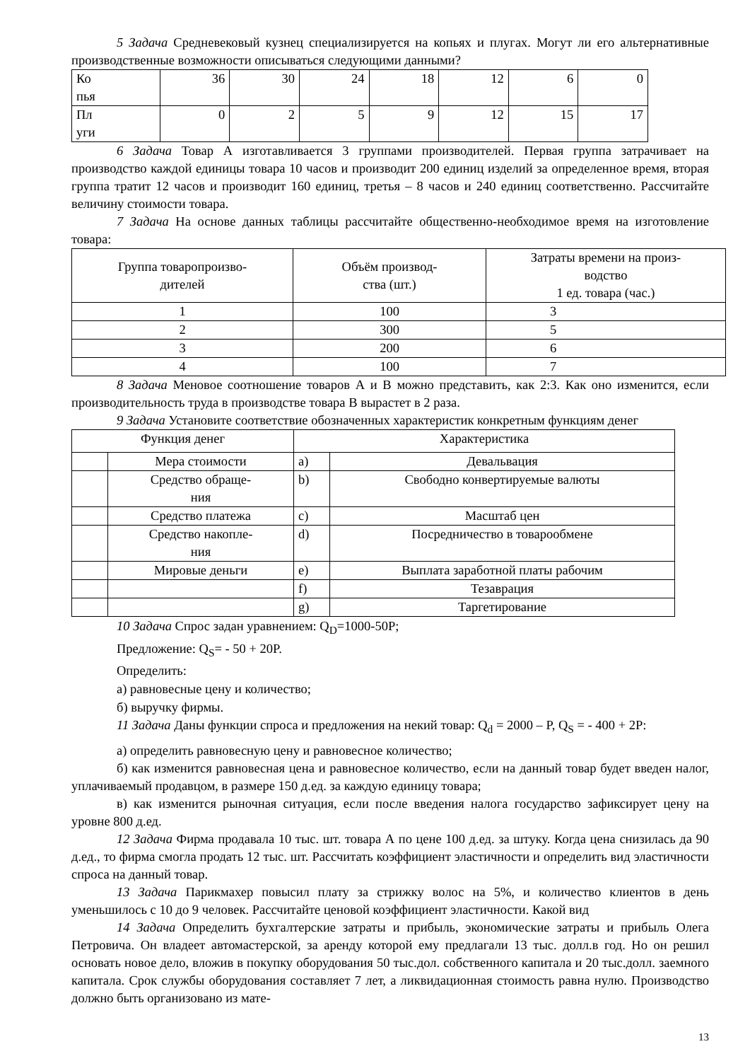5 Задача Средневековый кузнец специализируется на копьях и плугах. Могут ли его альтернативные производственные возможности описываться следующими данными?
| Ко пья | 36 | 30 | 24 | 18 | 12 | 6 | 0 |
| Пл уги | 0 | 2 | 5 | 9 | 12 | 15 | 17 |
6 Задача Товар А изготавливается 3 группами производителей. Первая группа затрачивает на производство каждой единицы товара 10 часов и производит 200 единиц изделий за определенное время, вторая группа тратит 12 часов и производит 160 единиц, третья – 8 часов и 240 единиц соответственно. Рассчитайте величину стоимости товара.
7 Задача На основе данных таблицы рассчитайте общественно-необходимое время на изготовление товара:
| Группа товаропроизво- дителей | Объём производ- ства (шт.) | Затраты времени на произ- водство 1 ед. товара (час.) |
| 1 | 100 | 3 |
| 2 | 300 | 5 |
| 3 | 200 | 6 |
| 4 | 100 | 7 |
8 Задача Меновое соотношение товаров А и В можно представить, как 2:3. Как оно изменится, если производительность труда в производстве товара В вырастет в 2 раза.
9 Задача Установите соответствие обозначенных характеристик конкретным функциям денег
| Функция денег | | Характеристика | |
| | Мера стоимости | a) | Девальвация |
| | Средство обраще- ния | b) | Свободно конвертируемые валюты |
| | Средство платежа | c) | Масштаб цен |
| | Средство накопле- ния | d) | Посредничество в товарообмене |
| | Мировые деньги | e) | Выплата заработной платы рабочим |
| | | f) | Тезаврация |
| | | g) | Таргетирование |
10 Задача Спрос задан уравнением: Q<sub>D</sub>=1000-50P;
Предложение: Q<sub>S</sub>= - 50 + 20P.
Определить:
а) равновесные цену и количество;
б) выручку фирмы.
11 Задача Даны функции спроса и предложения на некий товар: Q<sub>d</sub> = 2000 – P, Q<sub>S</sub> = - 400 + 2P:
а) определить равновесную цену и равновесное количество;
б) как изменится равновесная цена и равновесное количество, если на данный товар будет введен налог, уплачиваемый продавцом, в размере 150 д.ед. за каждую единицу товара;
в) как изменится рыночная ситуация, если после введения налога государство зафиксирует цену на уровне 800 д.ед.
12 Задача Фирма продавала 10 тыс. шт. товара А по цене 100 д.ед. за штуку. Когда цена снизилась да 90 д.ед., то фирма смогла продать 12 тыс. шт. Рассчитать коэффициент эластичности и определить вид эластичности спроса на данный товар.
13 Задача Парикмахер повысил плату за стрижку волос на 5%, и количество клиентов в день уменьшилось с 10 до 9 человек. Рассчитайте ценовой коэффициент эластичности. Какой вид
14 Задача Определить бухгалтерские затраты и прибыль, экономические затраты и прибыль Олега Петровича. Он владеет автомастерской, за аренду которой ему предлагали 13 тыс. долл.в год. Но он решил основать новое дело, вложив в покупку оборудования 50 тыс.дол. собственного капитала и 20 тыс.долл. заемного капитала. Срок службы оборудования составляет 7 лет, а ликвидационная стоимость равна нулю. Производство должно быть организовано из мате-
13